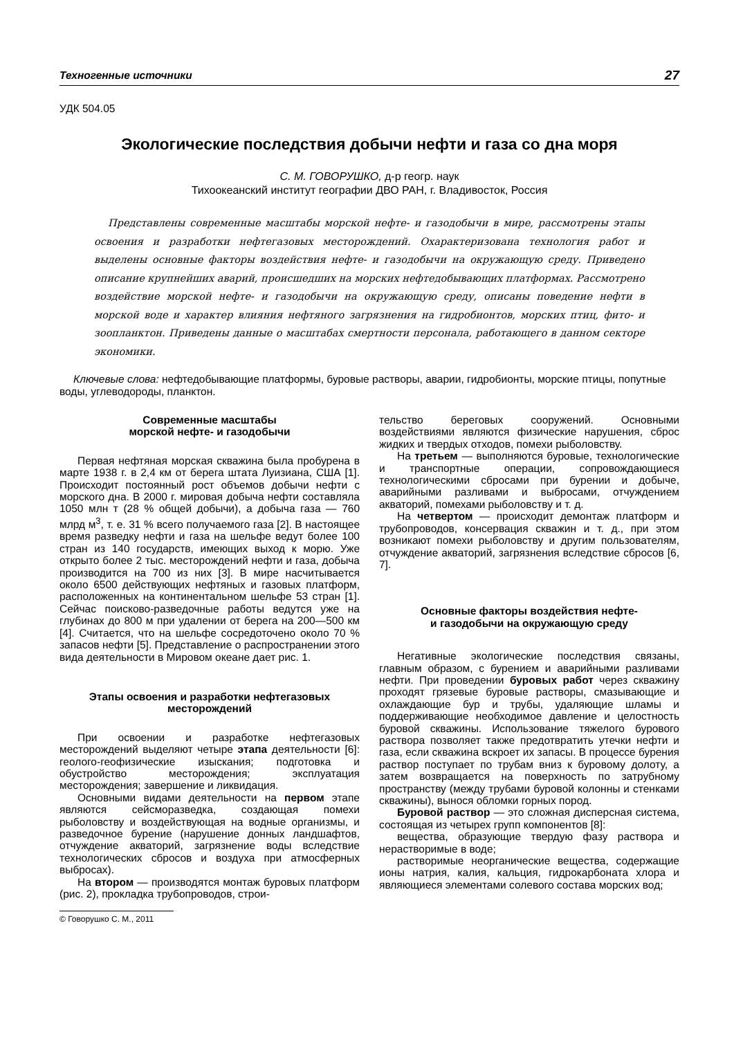Техногенные источники 27
УДК 504.05
Экологические последствия добычи нефти и газа со дна моря
С. М. ГОВОРУШКО, д-р геогр. наук
Тихоокеанский институт географии ДВО РАН, г. Владивосток, Россия
Представлены современные масштабы морской нефте- и газодобычи в мире, рассмотрены этапы освоения и разработки нефтегазовых месторождений. Охарактеризована технология работ и выделены основные факторы воздействия нефте- и газодобычи на окружающую среду. Приведено описание крупнейших аварий, происшедших на морских нефтедобывающих платформах. Рассмотрено воздействие морской нефте- и газодобычи на окружающую среду, описаны поведение нефти в морской воде и характер влияния нефтяного загрязнения на гидробионтов, морских птиц, фито- и зоопланктон. Приведены данные о масштабах смертности персонала, работающего в данном секторе экономики.
Ключевые слова: нефтедобывающие платформы, буровые растворы, аварии, гидробионты, морские птицы, попутные воды, углеводороды, планктон.
Современные масштабы
морской нефте- и газодобычи
Первая нефтяная морская скважина была пробурена в марте 1938 г. в 2,4 км от берега штата Луизиана, США [1]. Происходит постоянный рост объемов добычи нефти с морского дна. В 2000 г. мировая добыча нефти составляла 1050 млн т (28 % общей добычи), а добыча газа — 760 млрд м<sup>3</sup>, т. е. 31 % всего получаемого газа [2]. В настоящее время разведку нефти и газа на шельфе ведут более 100 стран из 140 государств, имеющих выход к морю. Уже открыто более 2 тыс. месторождений нефти и газа, добыча производится на 700 из них [3]. В мире насчитывается около 6500 действующих нефтяных и газовых платформ, расположенных на континентальном шельфе 53 стран [1]. Сейчас поисково-разведочные работы ведутся уже на глубинах до 800 м при удалении от берега на 200—500 км [4]. Считается, что на шельфе сосредоточено около 70 % запасов нефти [5]. Представление о распространении этого вида деятельности в Мировом океане дает рис. 1.
Этапы освоения и разработки нефтегазовых месторождений
При освоении и разработке нефтегазовых месторождений выделяют четыре этапа деятельности [6]: геолого-геофизические изыскания; подготовка и обустройство месторождения; эксплуатация месторождения; завершение и ликвидация.
Основными видами деятельности на первом этапе являются сейсморазведка, создающая помехи рыболовству и воздействующая на водные организмы, и разведочное бурение (нарушение донных ландшафтов, отчуждение акваторий, загрязнение воды вследствие технологических сбросов и воздуха при атмосферных выбросах).
На втором — производятся монтаж буровых платформ (рис. 2), прокладка трубопроводов, строи-
© Говорушко С. М., 2011
тельство береговых сооружений. Основными воздействиями являются физические нарушения, сброс жидких и твердых отходов, помехи рыболовству.
На третьем — выполняются буровые, технологические и транспортные операции, сопровождающиеся технологическими сбросами при бурении и добыче, аварийными разливами и выбросами, отчуждением акваторий, помехами рыболовству и т. д.
На четвертом — происходит демонтаж платформ и трубопроводов, консервация скважин и т. д., при этом возникают помехи рыболовству и другим пользователям, отчуждение акваторий, загрязнения вследствие сбросов [6, 7].
Основные факторы воздействия нефте-
и газодобычи на окружающую среду
Негативные экологические последствия связаны, главным образом, с бурением и аварийными разливами нефти. При проведении буровых работ через скважину проходят грязевые буровые растворы, смазывающие и охлаждающие бур и трубы, удаляющие шламы и поддерживающие необходимое давление и целостность буровой скважины. Использование тяжелого бурового раствора позволяет также предотвратить утечки нефти и газа, если скважина вскроет их запасы. В процессе бурения раствор поступает по трубам вниз к буровому долоту, а затем возвращается на поверхность по затрубному пространству (между трубами буровой колонны и стенками скважины), вынося обломки горных пород.
Буровой раствор — это сложная дисперсная система, состоящая из четырех групп компонентов [8]:
вещества, образующие твердую фазу раствора и нерастворимые в воде;
растворимые неорганические вещества, содержащие ионы натрия, калия, кальция, гидрокарбоната хлора и являющиеся элементами солевого состава морских вод;